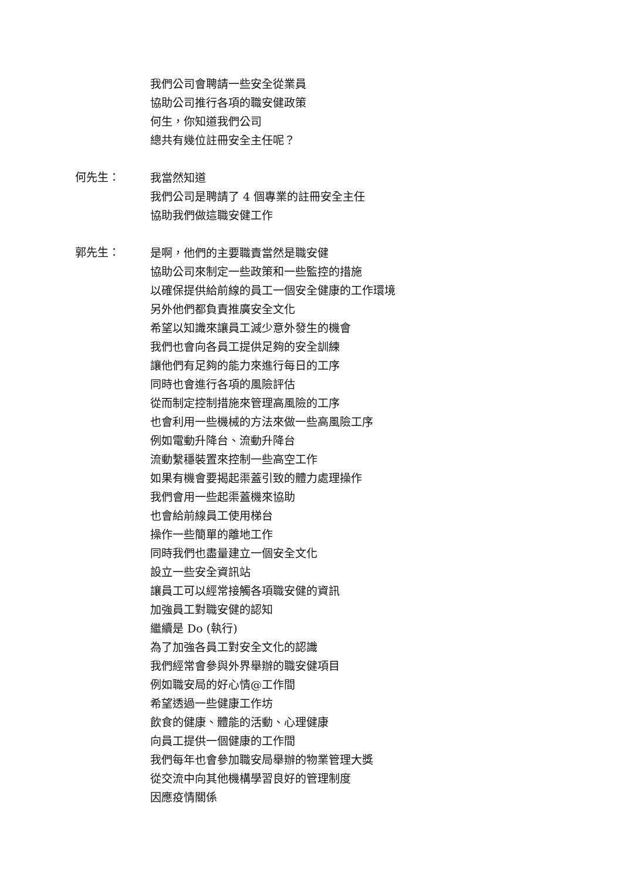我們公司會聘請一些安全從業員
協助公司推行各項的職安健政策
何生，你知道我們公司
總共有幾位註冊安全主任呢？
何先生：
我當然知道
我們公司是聘請了 4 個專業的註冊安全主任
協助我們做這職安健工作
郭先生：
是啊，他們的主要職責當然是職安健
協助公司來制定一些政策和一些監控的措施
以確保提供給前線的員工一個安全健康的工作環境
另外他們都負責推廣安全文化
希望以知識來讓員工減少意外發生的機會
我們也會向各員工提供足夠的安全訓練
讓他們有足夠的能力來進行每日的工序
同時也會進行各項的風險評估
從而制定控制措施來管理高風險的工序
也會利用一些機械的方法來做一些高風險工序
例如電動升降台、流動升降台
流動繫穩裝置來控制一些高空工作
如果有機會要揭起渠蓋引致的體力處理操作
我們會用一些起渠蓋機來協助
也會給前線員工使用梯台
操作一些簡單的離地工作
同時我們也盡量建立一個安全文化
設立一些安全資訊站
讓員工可以經常接觸各項職安健的資訊
加強員工對職安健的認知
繼續是 Do (執行)
為了加強各員工對安全文化的認識
我們經常會參與外界舉辦的職安健項目
例如職安局的好心情@工作間
希望透過一些健康工作坊
飲食的健康、體能的活動、心理健康
向員工提供一個健康的工作間
我們每年也會參加職安局舉辦的物業管理大獎
從交流中向其他機構學習良好的管理制度
因應疫情關係